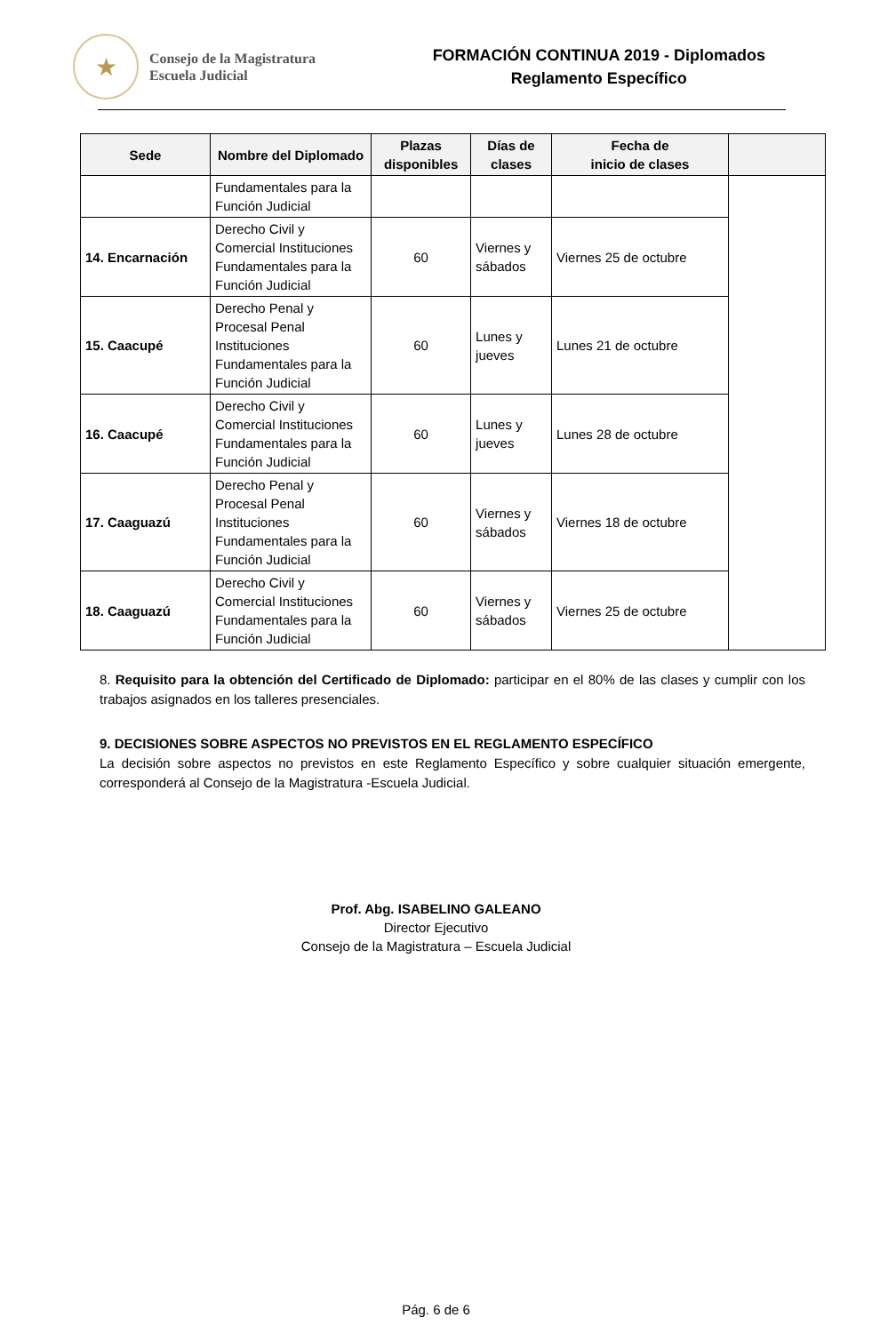★
Consejo de la Magistratura
Escuela Judicial
FORMACIÓN CONTINUA 2019 - Diplomados
Reglamento Específico
| Sede | Nombre del Diplomado | Plazas disponibles | Días de clases | Fecha de inicio de clases | |
| --- | --- | --- | --- | --- | --- |
| | Fundamentales para la Función Judicial | | | | |
| 14. Encarnación | Derecho Civil y Comercial Instituciones Fundamentales para la Función Judicial | 60 | Viernes y sábados | Viernes 25 de octubre | |
| 15. Caacupé | Derecho Penal y Procesal Penal Instituciones Fundamentales para la Función Judicial | 60 | Lunes y jueves | Lunes 21 de octubre | |
| 16. Caacupé | Derecho Civil y Comercial Instituciones Fundamentales para la Función Judicial | 60 | Lunes y jueves | Lunes 28 de octubre | |
| 17. Caaguazú | Derecho Penal y Procesal Penal Instituciones Fundamentales para la Función Judicial | 60 | Viernes y sábados | Viernes 18 de octubre | |
| 18. Caaguazú | Derecho Civil y Comercial Instituciones Fundamentales para la Función Judicial | 60 | Viernes y sábados | Viernes 25 de octubre | |
8. Requisito para la obtención del Certificado de Diplomado: participar en el 80% de las clases y cumplir con los trabajos asignados en los talleres presenciales.
9. DECISIONES SOBRE ASPECTOS NO PREVISTOS EN EL REGLAMENTO ESPECÍFICO
La decisión sobre aspectos no previstos en este Reglamento Específico y sobre cualquier situación emergente, corresponderá al Consejo de la Magistratura -Escuela Judicial.
Prof. Abg. ISABELINO GALEANO
Director Ejecutivo
Consejo de la Magistratura – Escuela Judicial
Pág. 6 de 6